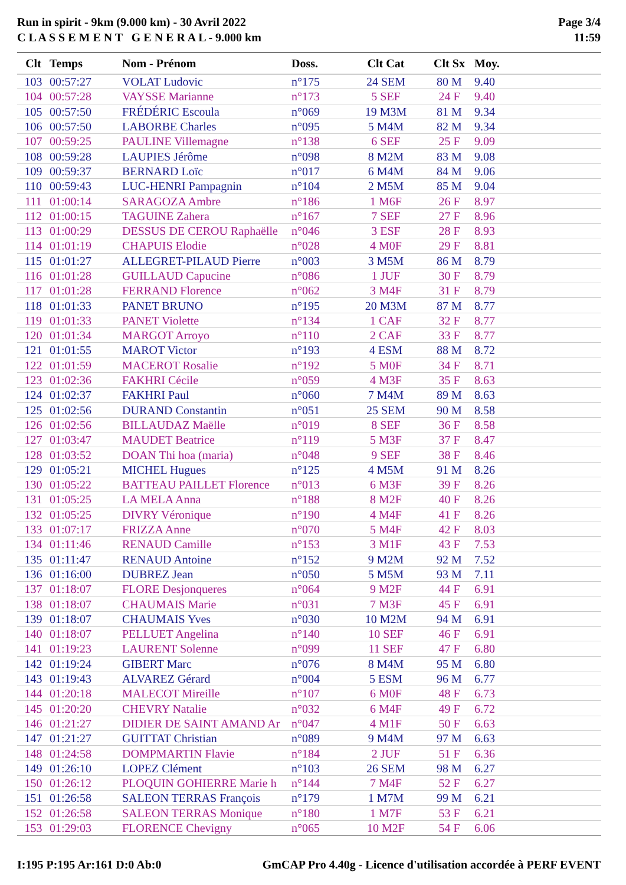Run in spirit - 9km (9.000 km) - 30 Avril 2022
C L A S S E M E N T G E N E R A L - 9.000 km
Page 3/4
11:59
| Clt | Temps | Nom - Prénom | Doss. | Clt Cat | Clt Sx | Moy. |
| --- | --- | --- | --- | --- | --- | --- |
| 103 | 00:57:27 | VOLAT Ludovic | n°175 | 24 SEM | 80 M | 9.40 |
| 104 | 00:57:28 | VAYSSE Marianne | n°173 | 5 SEF | 24 F | 9.40 |
| 105 | 00:57:50 | FRÉDÉRIC Escoula | n°069 | 19 M3M | 81 M | 9.34 |
| 106 | 00:57:50 | LABORBE Charles | n°095 | 5 M4M | 82 M | 9.34 |
| 107 | 00:59:25 | PAULINE Villemagne | n°138 | 6 SEF | 25 F | 9.09 |
| 108 | 00:59:28 | LAUPIES Jérôme | n°098 | 8 M2M | 83 M | 9.08 |
| 109 | 00:59:37 | BERNARD Loïc | n°017 | 6 M4M | 84 M | 9.06 |
| 110 | 00:59:43 | LUC-HENRI Pampagnin | n°104 | 2 M5M | 85 M | 9.04 |
| 111 | 01:00:14 | SARAGOZA Ambre | n°186 | 1 M6F | 26 F | 8.97 |
| 112 | 01:00:15 | TAGUINE Zahera | n°167 | 7 SEF | 27 F | 8.96 |
| 113 | 01:00:29 | DESSUS DE CEROU Raphaëlle | n°046 | 3 ESF | 28 F | 8.93 |
| 114 | 01:01:19 | CHAPUIS Elodie | n°028 | 4 M0F | 29 F | 8.81 |
| 115 | 01:01:27 | ALLEGRET-PILAUD Pierre | n°003 | 3 M5M | 86 M | 8.79 |
| 116 | 01:01:28 | GUILLAUD Capucine | n°086 | 1 JUF | 30 F | 8.79 |
| 117 | 01:01:28 | FERRAND Florence | n°062 | 3 M4F | 31 F | 8.79 |
| 118 | 01:01:33 | PANET BRUNO | n°195 | 20 M3M | 87 M | 8.77 |
| 119 | 01:01:33 | PANET Violette | n°134 | 1 CAF | 32 F | 8.77 |
| 120 | 01:01:34 | MARGOT Arroyo | n°110 | 2 CAF | 33 F | 8.77 |
| 121 | 01:01:55 | MAROT Victor | n°193 | 4 ESM | 88 M | 8.72 |
| 122 | 01:01:59 | MACEROT Rosalie | n°192 | 5 M0F | 34 F | 8.71 |
| 123 | 01:02:36 | FAKHRI Cécile | n°059 | 4 M3F | 35 F | 8.63 |
| 124 | 01:02:37 | FAKHRI Paul | n°060 | 7 M4M | 89 M | 8.63 |
| 125 | 01:02:56 | DURAND Constantin | n°051 | 25 SEM | 90 M | 8.58 |
| 126 | 01:02:56 | BILLAUDAZ Maëlle | n°019 | 8 SEF | 36 F | 8.58 |
| 127 | 01:03:47 | MAUDET Beatrice | n°119 | 5 M3F | 37 F | 8.47 |
| 128 | 01:03:52 | DOAN Thi hoa (maria) | n°048 | 9 SEF | 38 F | 8.46 |
| 129 | 01:05:21 | MICHEL Hugues | n°125 | 4 M5M | 91 M | 8.26 |
| 130 | 01:05:22 | BATTEAU PAILLET Florence | n°013 | 6 M3F | 39 F | 8.26 |
| 131 | 01:05:25 | LA MELA Anna | n°188 | 8 M2F | 40 F | 8.26 |
| 132 | 01:05:25 | DIVRY Véronique | n°190 | 4 M4F | 41 F | 8.26 |
| 133 | 01:07:17 | FRIZZA Anne | n°070 | 5 M4F | 42 F | 8.03 |
| 134 | 01:11:46 | RENAUD Camille | n°153 | 3 M1F | 43 F | 7.53 |
| 135 | 01:11:47 | RENAUD Antoine | n°152 | 9 M2M | 92 M | 7.52 |
| 136 | 01:16:00 | DUBREZ Jean | n°050 | 5 M5M | 93 M | 7.11 |
| 137 | 01:18:07 | FLORE Desjonqueres | n°064 | 9 M2F | 44 F | 6.91 |
| 138 | 01:18:07 | CHAUMAIS Marie | n°031 | 7 M3F | 45 F | 6.91 |
| 139 | 01:18:07 | CHAUMAIS Yves | n°030 | 10 M2M | 94 M | 6.91 |
| 140 | 01:18:07 | PELLUET Angelina | n°140 | 10 SEF | 46 F | 6.91 |
| 141 | 01:19:23 | LAURENT Solenne | n°099 | 11 SEF | 47 F | 6.80 |
| 142 | 01:19:24 | GIBERT Marc | n°076 | 8 M4M | 95 M | 6.80 |
| 143 | 01:19:43 | ALVAREZ Gérard | n°004 | 5 ESM | 96 M | 6.77 |
| 144 | 01:20:18 | MALECOT Mireille | n°107 | 6 M0F | 48 F | 6.73 |
| 145 | 01:20:20 | CHEVRY Natalie | n°032 | 6 M4F | 49 F | 6.72 |
| 146 | 01:21:27 | DIDIER DE SAINT AMAND Ar | n°047 | 4 M1F | 50 F | 6.63 |
| 147 | 01:21:27 | GUITTAT Christian | n°089 | 9 M4M | 97 M | 6.63 |
| 148 | 01:24:58 | DOMPMARTIN Flavie | n°184 | 2 JUF | 51 F | 6.36 |
| 149 | 01:26:10 | LOPEZ Clément | n°103 | 26 SEM | 98 M | 6.27 |
| 150 | 01:26:12 | PLOQUIN GOHIERRE Marie h | n°144 | 7 M4F | 52 F | 6.27 |
| 151 | 01:26:58 | SALEON TERRAS François | n°179 | 1 M7M | 99 M | 6.21 |
| 152 | 01:26:58 | SALEON TERRAS Monique | n°180 | 1 M7F | 53 F | 6.21 |
| 153 | 01:29:03 | FLORENCE Chevigny | n°065 | 10 M2F | 54 F | 6.06 |
I:195 P:195 Ar:161 D:0 Ab:0 GmCAP Pro 4.40g - Licence d'utilisation accordée à PERF EVENT